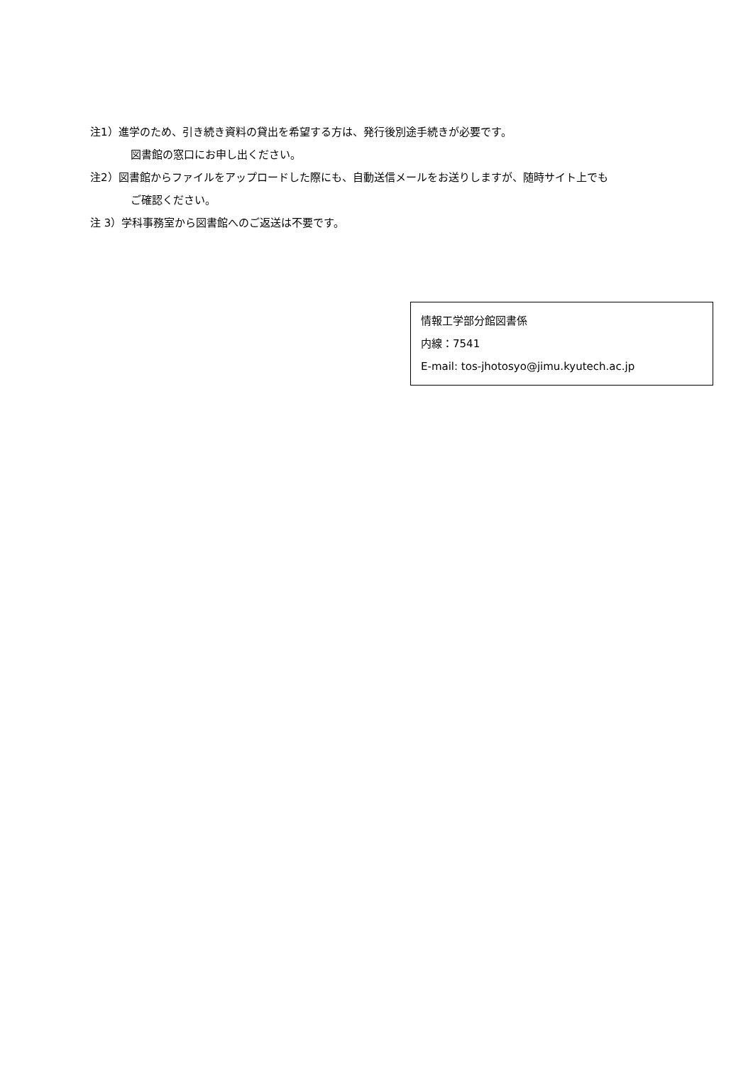注1）進学のため、引き続き資料の貸出を希望する方は、発行後別途手続きが必要です。
図書館の窓口にお申し出ください。
注2）図書館からファイルをアップロードした際にも、自動送信メールをお送りしますが、随時サイト上でも
ご確認ください。
注 3）学科事務室から図書館へのご返送は不要です。
情報工学部分館図書係
内線：7541
E-mail: tos-jhotosyo@jimu.kyutech.ac.jp